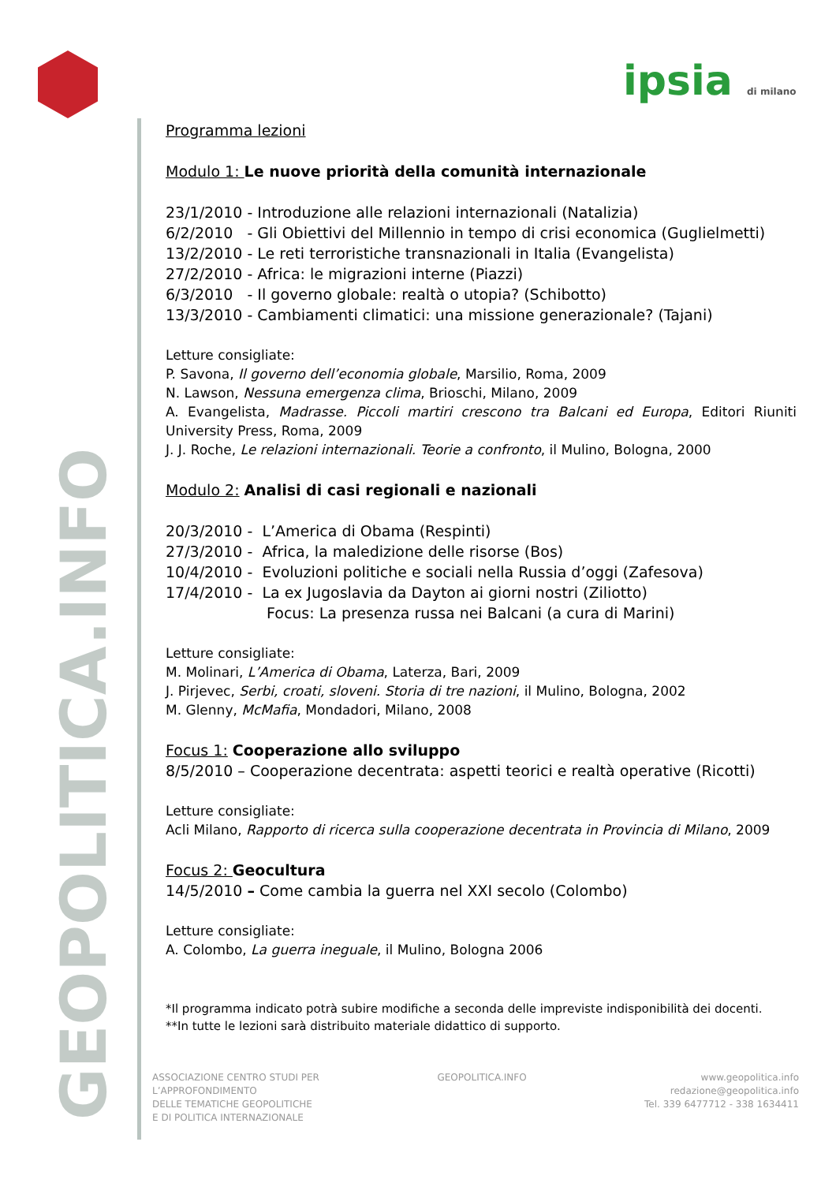ipsia di milano
GEOPOLITICA.INFO
Programma lezioni
Modulo 1: Le nuove priorità della comunità internazionale
23/1/2010 - Introduzione alle relazioni internazionali (Natalizia)
6/2/2010 - Gli Obiettivi del Millennio in tempo di crisi economica (Guglielmetti)
13/2/2010 - Le reti terroristiche transnazionali in Italia (Evangelista)
27/2/2010 - Africa: le migrazioni interne (Piazzi)
6/3/2010 - Il governo globale: realtà o utopia? (Schibotto)
13/3/2010 - Cambiamenti climatici: una missione generazionale? (Tajani)
Letture consigliate:
P. Savona, Il governo dell’economia globale, Marsilio, Roma, 2009
N. Lawson, Nessuna emergenza clima, Brioschi, Milano, 2009
A. Evangelista, Madrasse. Piccoli martiri crescono tra Balcani ed Europa, Editori Riuniti University Press, Roma, 2009
J. J. Roche, Le relazioni internazionali. Teorie a confronto, il Mulino, Bologna, 2000
Modulo 2: Analisi di casi regionali e nazionali
20/3/2010 - L’America di Obama (Respinti)
27/3/2010 - Africa, la maledizione delle risorse (Bos)
10/4/2010 - Evoluzioni politiche e sociali nella Russia d’oggi (Zafesova)
17/4/2010 - La ex Jugoslavia da Dayton ai giorni nostri (Ziliotto)
Focus: La presenza russa nei Balcani (a cura di Marini)
Letture consigliate:
M. Molinari, L’America di Obama, Laterza, Bari, 2009
J. Pirjevec, Serbi, croati, sloveni. Storia di tre nazioni, il Mulino, Bologna, 2002
M. Glenny, McMafia, Mondadori, Milano, 2008
Focus 1: Cooperazione allo sviluppo
8/5/2010 – Cooperazione decentrata: aspetti teorici e realtà operative (Ricotti)
Letture consigliate:
Acli Milano, Rapporto di ricerca sulla cooperazione decentrata in Provincia di Milano, 2009
Focus 2: Geocultura
14/5/2010 – Come cambia la guerra nel XXI secolo (Colombo)
Letture consigliate:
A. Colombo, La guerra ineguale, il Mulino, Bologna 2006
*Il programma indicato potrà subire modifiche a seconda delle impreviste indisponibilità dei docenti.
**In tutte le lezioni sarà distribuito materiale didattico di supporto.
ASSOCIAZIONE CENTRO STUDI PER
L’APPROFONDIMENTO
DELLE TEMATICHE GEOPOLITICHE
E DI POLITICA INTERNAZIONALE
GEOPOLITICA.INFO www.geopolitica.info
redazione@geopolitica.info
Tel. 339 6477712 - 338 1634411